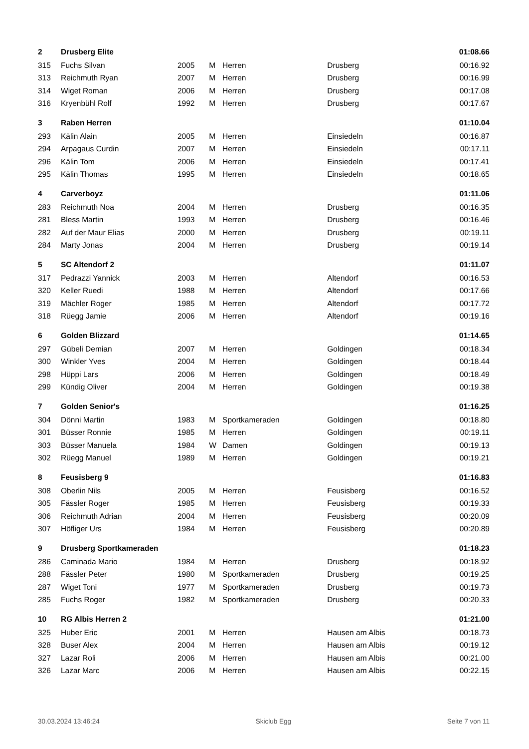| 2 | Drusberg Elite | | | | | 01:08.66 |
| 315 | Fuchs Silvan | 2005 | M | Herren | Drusberg | 00:16.92 |
| 313 | Reichmuth Ryan | 2007 | M | Herren | Drusberg | 00:16.99 |
| 314 | Wiget Roman | 2006 | M | Herren | Drusberg | 00:17.08 |
| 316 | Kryenbühl Rolf | 1992 | M | Herren | Drusberg | 00:17.67 |
| 3 | Raben Herren | | | | | 01:10.04 |
| 293 | Kälin Alain | 2005 | M | Herren | Einsiedeln | 00:16.87 |
| 294 | Arpagaus Curdin | 2007 | M | Herren | Einsiedeln | 00:17.11 |
| 296 | Kälin Tom | 2006 | M | Herren | Einsiedeln | 00:17.41 |
| 295 | Kälin Thomas | 1995 | M | Herren | Einsiedeln | 00:18.65 |
| 4 | Carverboyz | | | | | 01:11.06 |
| 283 | Reichmuth Noa | 2004 | M | Herren | Drusberg | 00:16.35 |
| 281 | Bless Martin | 1993 | M | Herren | Drusberg | 00:16.46 |
| 282 | Auf der Maur Elias | 2000 | M | Herren | Drusberg | 00:19.11 |
| 284 | Marty Jonas | 2004 | M | Herren | Drusberg | 00:19.14 |
| 5 | SC Altendorf 2 | | | | | 01:11.07 |
| 317 | Pedrazzi Yannick | 2003 | M | Herren | Altendorf | 00:16.53 |
| 320 | Keller Ruedi | 1988 | M | Herren | Altendorf | 00:17.66 |
| 319 | Mächler Roger | 1985 | M | Herren | Altendorf | 00:17.72 |
| 318 | Rüegg Jamie | 2006 | M | Herren | Altendorf | 00:19.16 |
| 6 | Golden Blizzard | | | | | 01:14.65 |
| 297 | Gübeli Demian | 2007 | M | Herren | Goldingen | 00:18.34 |
| 300 | Winkler Yves | 2004 | M | Herren | Goldingen | 00:18.44 |
| 298 | Hüppi Lars | 2006 | M | Herren | Goldingen | 00:18.49 |
| 299 | Kündig Oliver | 2004 | M | Herren | Goldingen | 00:19.38 |
| 7 | Golden Senior's | | | | | 01:16.25 |
| 304 | Dönni Martin | 1983 | M | Sportkameraden | Goldingen | 00:18.80 |
| 301 | Büsser Ronnie | 1985 | M | Herren | Goldingen | 00:19.11 |
| 303 | Büsser Manuela | 1984 | W | Damen | Goldingen | 00:19.13 |
| 302 | Rüegg Manuel | 1989 | M | Herren | Goldingen | 00:19.21 |
| 8 | Feusisberg 9 | | | | | 01:16.83 |
| 308 | Oberlin Nils | 2005 | M | Herren | Feusisberg | 00:16.52 |
| 305 | Fässler Roger | 1985 | M | Herren | Feusisberg | 00:19.33 |
| 306 | Reichmuth Adrian | 2004 | M | Herren | Feusisberg | 00:20.09 |
| 307 | Höfliger Urs | 1984 | M | Herren | Feusisberg | 00:20.89 |
| 9 | Drusberg Sportkameraden | | | | | 01:18.23 |
| 286 | Caminada Mario | 1984 | M | Herren | Drusberg | 00:18.92 |
| 288 | Fässler Peter | 1980 | M | Sportkameraden | Drusberg | 00:19.25 |
| 287 | Wiget Toni | 1977 | M | Sportkameraden | Drusberg | 00:19.73 |
| 285 | Fuchs Roger | 1982 | M | Sportkameraden | Drusberg | 00:20.33 |
| 10 | RG Albis Herren 2 | | | | | 01:21.00 |
| 325 | Huber Eric | 2001 | M | Herren | Hausen am Albis | 00:18.73 |
| 328 | Buser Alex | 2004 | M | Herren | Hausen am Albis | 00:19.12 |
| 327 | Lazar Roli | 2006 | M | Herren | Hausen am Albis | 00:21.00 |
| 326 | Lazar Marc | 2006 | M | Herren | Hausen am Albis | 00:22.15 |
30.03.2024 13:46:24 Skiclub Egg Seite 7 von 11